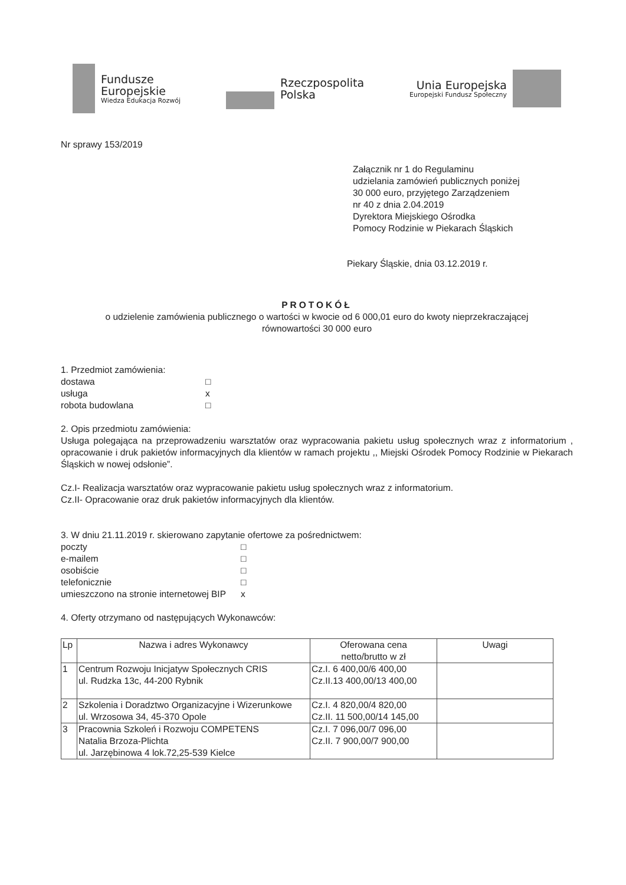Fundusze
Europejskie
Wiedza Edukacja Rozwój
Rzeczpospolita
Polska
Unia Europejska
Europejski Fundusz Społeczny
Nr sprawy 153/2019
Załącznik nr 1 do Regulaminu
udzielania zamówień publicznych poniżej
30 000 euro, przyjętego Zarządzeniem
nr 40 z dnia 2.04.2019
Dyrektora Miejskiego Ośrodka
Pomocy Rodzinie w Piekarach Śląskich
Piekary Śląskie, dnia 03.12.2019 r.
PROTOKÓŁ
o udzielenie zamówienia publicznego o wartości w kwocie od 6 000,01 euro do kwoty nieprzekraczającej
równowartości 30 000 euro
1. Przedmiot zamówienia:
dostawa □ usługa x robota budowlana □
2. Opis przedmiotu zamówienia:
Usługa polegająca na przeprowadzeniu warsztatów oraz wypracowania pakietu usług społecznych wraz z informatorium , opracowanie i druk pakietów informacyjnych dla klientów w ramach projektu ,, Miejski Ośrodek Pomocy Rodzinie w Piekarach Śląskich w nowej odsłonie”.
Cz.I- Realizacja warsztatów oraz wypracowanie pakietu usług społecznych wraz z informatorium.
Cz.II- Opracowanie oraz druk pakietów informacyjnych dla klientów.
3. W dniu 21.11.2019 r. skierowano zapytanie ofertowe za pośrednictwem:
poczty □ e-mailem □ osobiście □ telefonicznie □ umieszczono na stronie internetowej BIP x
4. Oferty otrzymano od następujących Wykonawców:
| Lp | Nazwa i adres Wykonawcy | Oferowana cena netto/brutto w zł | Uwagi |
| --- | --- | --- | --- |
| 1 | Centrum Rozwoju Inicjatyw Społecznych CRIS ul. Rudzka 13c, 44-200 Rybnik | Cz.I. 6 400,00/6 400,00 Cz.II.13 400,00/13 400,00 | |
| 2 | Szkolenia i Doradztwo Organizacyjne i Wizerunkowe ul. Wrzosowa 34, 45-370 Opole | Cz.I. 4 820,00/4 820,00 Cz.II. 11 500,00/14 145,00 | |
| 3 | Pracownia Szkoleń i Rozwoju COMPETENS Natalia Brzoza-Plichta ul. Jarzębinowa 4 lok.72,25-539 Kielce | Cz.I. 7 096,00/7 096,00 Cz.II. 7 900,00/7 900,00 | |